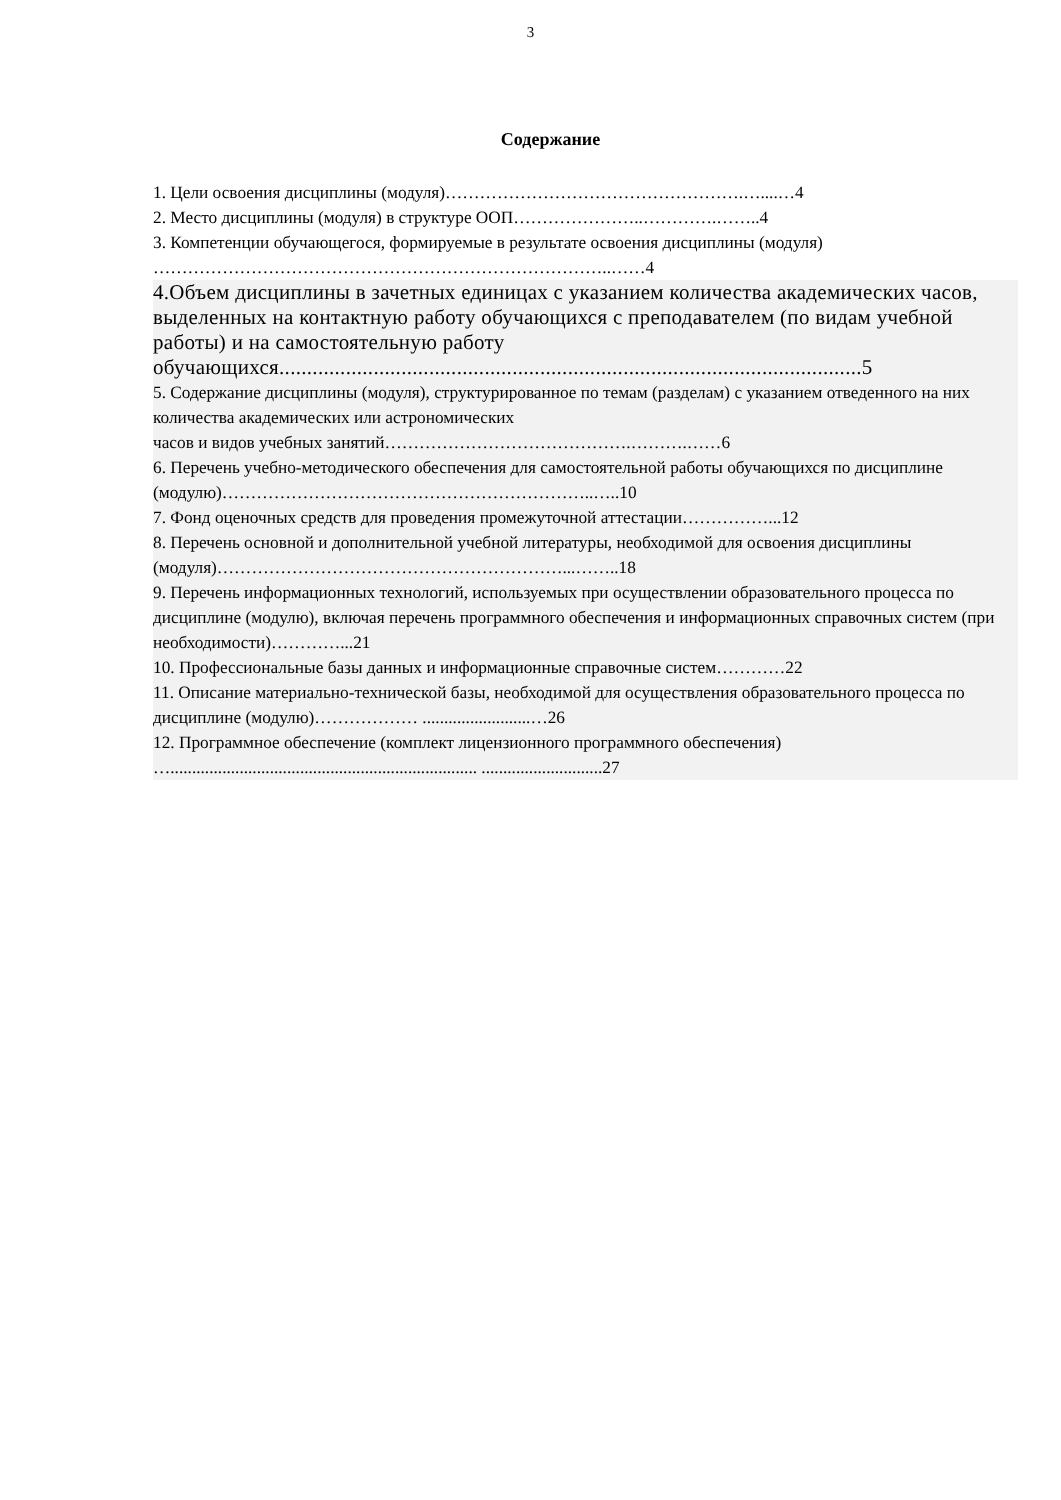3
Содержание
1. Цели освоения дисциплины (модуля)…………………………………………….…....…4
2. Место дисциплины (модуля) в структуре ООП…………………..………….……..4
3. Компетенции обучающегося, формируемые в результате освоения дисциплины (модуля) ……………………………………………………………………..……4
4.Объем дисциплины в зачетных единицах с указанием количества академических часов, выделенных на контактную работу обучающихся с преподавателем (по видам учебной работы) и на самостоятельную работу обучающихся.........................................................................................................5
5. Содержание дисциплины (модуля), структурированное по темам (разделам) с указанием отведенного на них количества академических или астрономических
часов и видов учебных занятий…………………………………….……….……6
6. Перечень учебно-методического обеспечения для самостоятельной работы обучающихся по дисциплине (модулю)………………………………………………………..…..10
7. Фонд оценочных средств для проведения промежуточной аттестации……………...12
8. Перечень основной и дополнительной учебной литературы, необходимой для освоения дисциплины (модуля)……………………………………………………...……..18
9. Перечень информационных технологий, используемых при осуществлении образовательного процесса по дисциплине (модулю), включая перечень программного обеспечения и информационных справочных систем (при необходимости)…………...21
10. Профессиональные базы данных и информационные справочные систем…………22
11. Описание материально-технической базы, необходимой для осуществления образовательного процесса по дисциплине (модулю)……………… .........................…26
12. Программное обеспечение (комплект лицензионного программного обеспечения) …....................................................................... ............................27